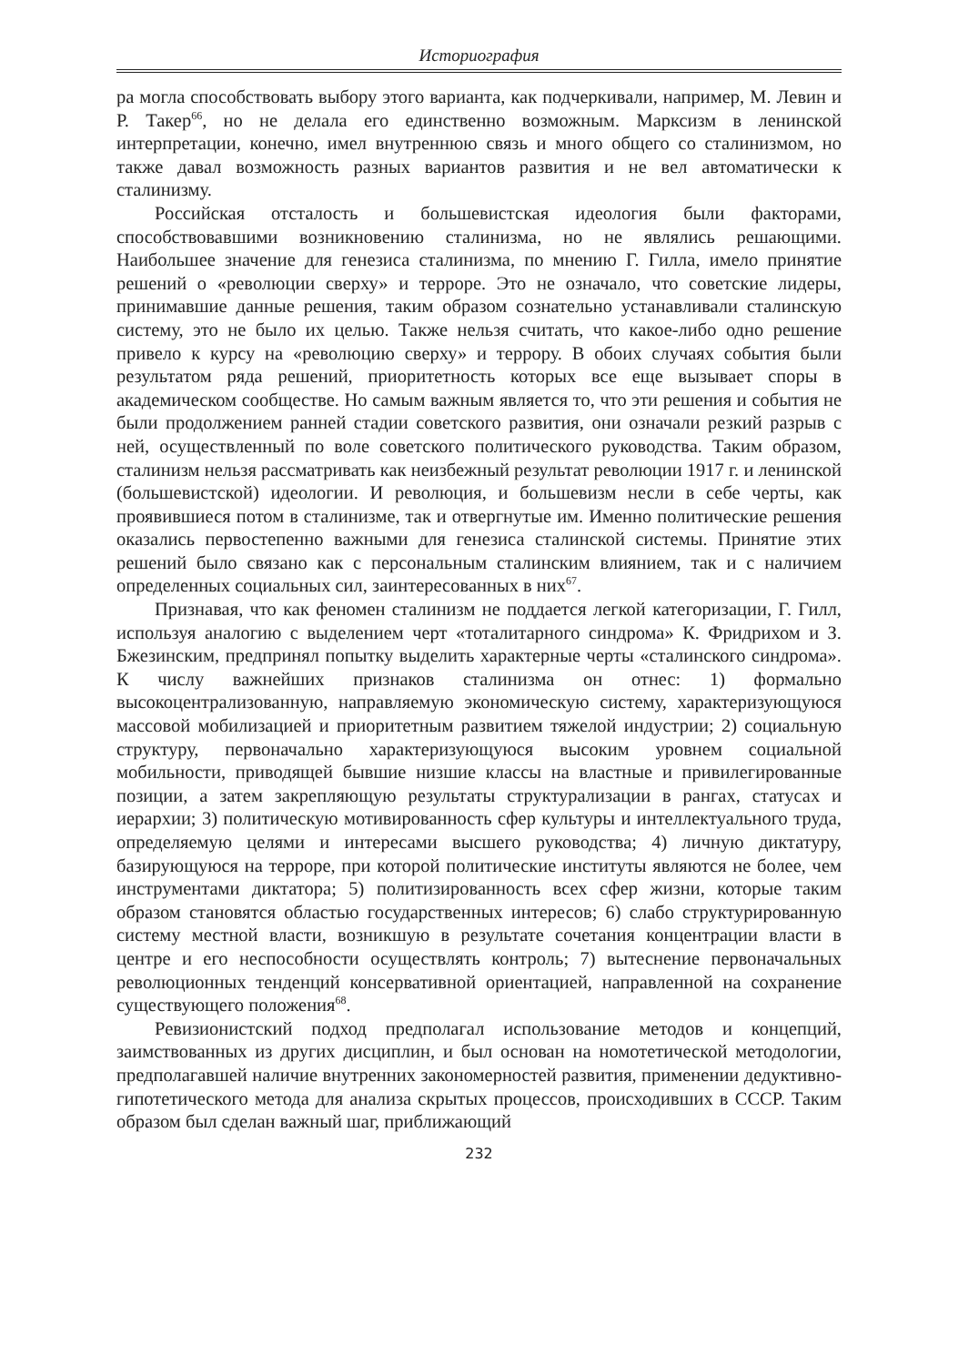Историография
ра могла способствовать выбору этого варианта, как подчеркивали, например, М. Левин и Р. Такер<sup>66</sup>, но не делала его единственно возможным. Марксизм в ленинской интерпретации, конечно, имел внутреннюю связь и много общего со сталинизмом, но также давал возможность разных вариантов развития и не вел автоматически к сталинизму.
Российская отсталость и большевистская идеология были факторами, способствовавшими возникновению сталинизма, но не являлись решающими. Наибольшее значение для генезиса сталинизма, по мнению Г. Гилла, имело принятие решений о «революции сверху» и терроре. Это не означало, что советские лидеры, принимавшие данные решения, таким образом сознательно устанавливали сталинскую систему, это не было их целью. Также нельзя считать, что какое-либо одно решение привело к курсу на «революцию сверху» и террору. В обоих случаях события были результатом ряда решений, приоритетность которых все еще вызывает споры в академическом сообществе. Но самым важным является то, что эти решения и события не были продолжением ранней стадии советского развития, они означали резкий разрыв с ней, осуществленный по воле советского политического руководства. Таким образом, сталинизм нельзя рассматривать как неизбежный результат революции 1917 г. и ленинской (большевистской) идеологии. И революция, и большевизм несли в себе черты, как проявившиеся потом в сталинизме, так и отвергнутые им. Именно политические решения оказались первостепенно важными для генезиса сталинской системы. Принятие этих решений было связано как с персональным сталинским влиянием, так и с наличием определенных социальных сил, заинтересованных в них<sup>67</sup>.
Признавая, что как феномен сталинизм не поддается легкой категоризации, Г. Гилл, используя аналогию с выделением черт «тоталитарного синдрома» К. Фридрихом и З. Бжезинским, предпринял попытку выделить характерные черты «сталинского синдрома». К числу важнейших признаков сталинизма он отнес: 1) формально высокоцентрализованную, направляемую экономическую систему, характеризующуюся массовой мобилизацией и приоритетным развитием тяжелой индустрии; 2) социальную структуру, первоначально характеризующуюся высоким уровнем социальной мобильности, приводящей бывшие низшие классы на властные и привилегированные позиции, а затем закрепляющую результаты структурализации в рангах, статусах и иерархии; 3) политическую мотивированность сфер культуры и интеллектуального труда, определяемую целями и интересами высшего руководства; 4) личную диктатуру, базирующуюся на терроре, при которой политические институты являются не более, чем инструментами диктатора; 5) политизированность всех сфер жизни, которые таким образом становятся областью государственных интересов; 6) слабо структурированную систему местной власти, возникшую в результате сочетания концентрации власти в центре и его неспособности осуществлять контроль; 7) вытеснение первоначальных революционных тенденций консервативной ориентацией, направленной на сохранение существующего положения<sup>68</sup>.
Ревизионистский подход предполагал использование методов и концепций, заимствованных из других дисциплин, и был основан на номотетической методологии, предполагавшей наличие внутренних закономерностей развития, применении дедуктивно-гипотетического метода для анализа скрытых процессов, происходивших в СССР. Таким образом был сделан важный шаг, приближающий
232